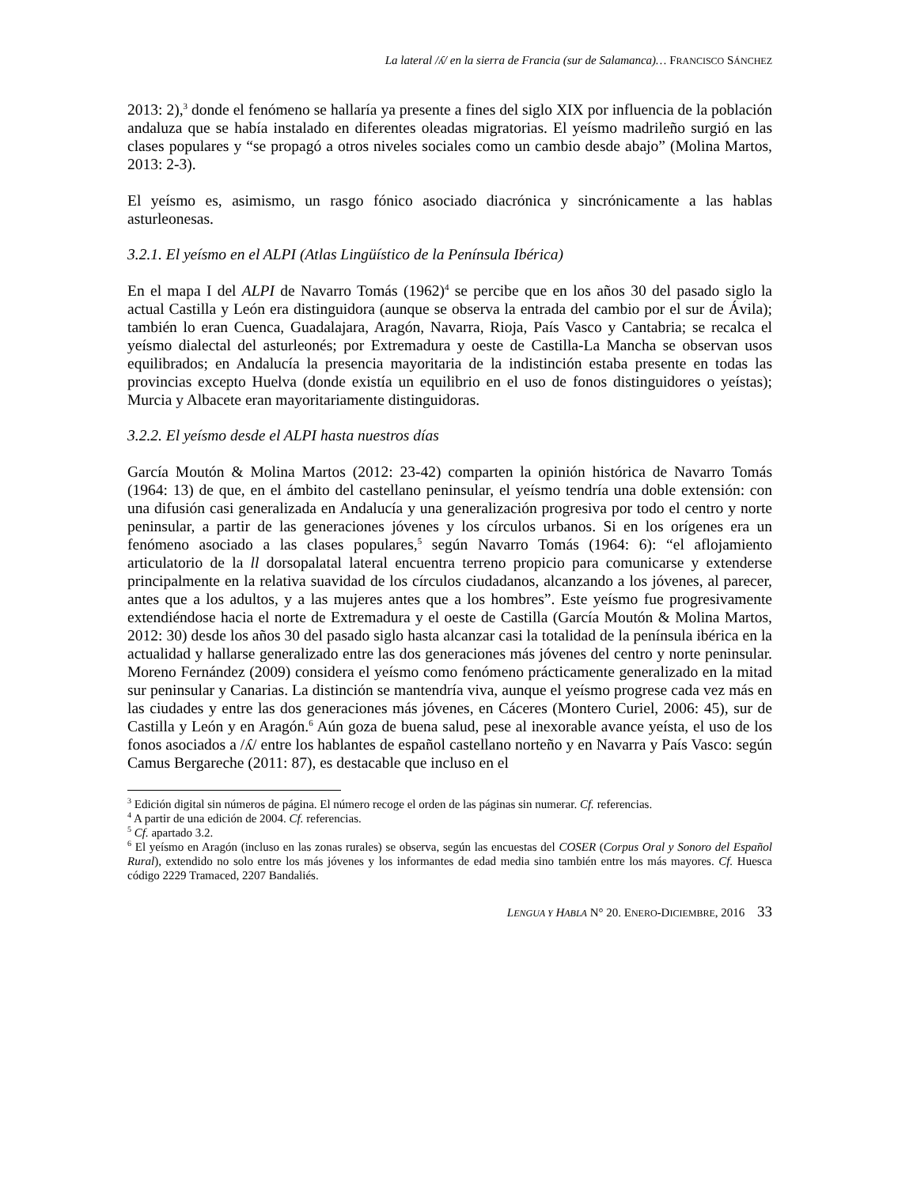La lateral /ʎ/ en la sierra de Francia (sur de Salamanca)… FRANCISCO SÁNCHEZ
2013: 2),<sup>3</sup> donde el fenómeno se hallaría ya presente a fines del siglo XIX por influencia de la población andaluza que se había instalado en diferentes oleadas migratorias. El yeísmo madrileño surgió en las clases populares y “se propagó a otros niveles sociales como un cambio desde abajo” (Molina Martos, 2013: 2-3).
El yeísmo es, asimismo, un rasgo fónico asociado diacrónica y sincrónicamente a las hablas asturleonesas.
3.2.1. El yeísmo en el ALPI (Atlas Lingüístico de la Península Ibérica)
En el mapa I del ALPI de Navarro Tomás (1962)<sup>4</sup> se percibe que en los años 30 del pasado siglo la actual Castilla y León era distinguidora (aunque se observa la entrada del cambio por el sur de Ávila); también lo eran Cuenca, Guadalajara, Aragón, Navarra, Rioja, País Vasco y Cantabria; se recalca el yeísmo dialectal del asturleonés; por Extremadura y oeste de Castilla-La Mancha se observan usos equilibrados; en Andalucía la presencia mayoritaria de la indistinción estaba presente en todas las provincias excepto Huelva (donde existía un equilibrio en el uso de fonos distinguidores o yeístas); Murcia y Albacete eran mayoritariamente distinguidoras.
3.2.2. El yeísmo desde el ALPI hasta nuestros días
García Moutón & Molina Martos (2012: 23-42) comparten la opinión histórica de Navarro Tomás (1964: 13) de que, en el ámbito del castellano peninsular, el yeísmo tendría una doble extensión: con una difusión casi generalizada en Andalucía y una generalización progresiva por todo el centro y norte peninsular, a partir de las generaciones jóvenes y los círculos urbanos. Si en los orígenes era un fenómeno asociado a las clases populares,<sup>5</sup> según Navarro Tomás (1964: 6): “el aflojamiento articulatorio de la ll dorsopalatal lateral encuentra terreno propicio para comunicarse y extenderse principalmente en la relativa suavidad de los círculos ciudadanos, alcanzando a los jóvenes, al parecer, antes que a los adultos, y a las mujeres antes que a los hombres”. Este yeísmo fue progresivamente extendiéndose hacia el norte de Extremadura y el oeste de Castilla (García Moutón & Molina Martos, 2012: 30) desde los años 30 del pasado siglo hasta alcanzar casi la totalidad de la península ibérica en la actualidad y hallarse generalizado entre las dos generaciones más jóvenes del centro y norte peninsular. Moreno Fernández (2009) considera el yeísmo como fenómeno prácticamente generalizado en la mitad sur peninsular y Canarias. La distinción se mantendría viva, aunque el yeísmo progrese cada vez más en las ciudades y entre las dos generaciones más jóvenes, en Cáceres (Montero Curiel, 2006: 45), sur de Castilla y León y en Aragón.<sup>6</sup> Aún goza de buena salud, pese al inexorable avance yeísta, el uso de los fonos asociados a /ʎ/ entre los hablantes de español castellano norteño y en Navarra y País Vasco: según Camus Bergareche (2011: 87), es destacable que incluso en el
<sup>3</sup> Edición digital sin números de página. El número recoge el orden de las páginas sin numerar. Cf. referencias.
<sup>4</sup> A partir de una edición de 2004. Cf. referencias.
<sup>5</sup> Cf. apartado 3.2.
<sup>6</sup> El yeísmo en Aragón (incluso en las zonas rurales) se observa, según las encuestas del COSER (Corpus Oral y Sonoro del Español Rural), extendido no solo entre los más jóvenes y los informantes de edad media sino también entre los más mayores. Cf. Huesca código 2229 Tramaced, 2207 Bandaliés.
LENGUA Y HABLA N° 20. ENERO-DICIEMBRE, 2016 33